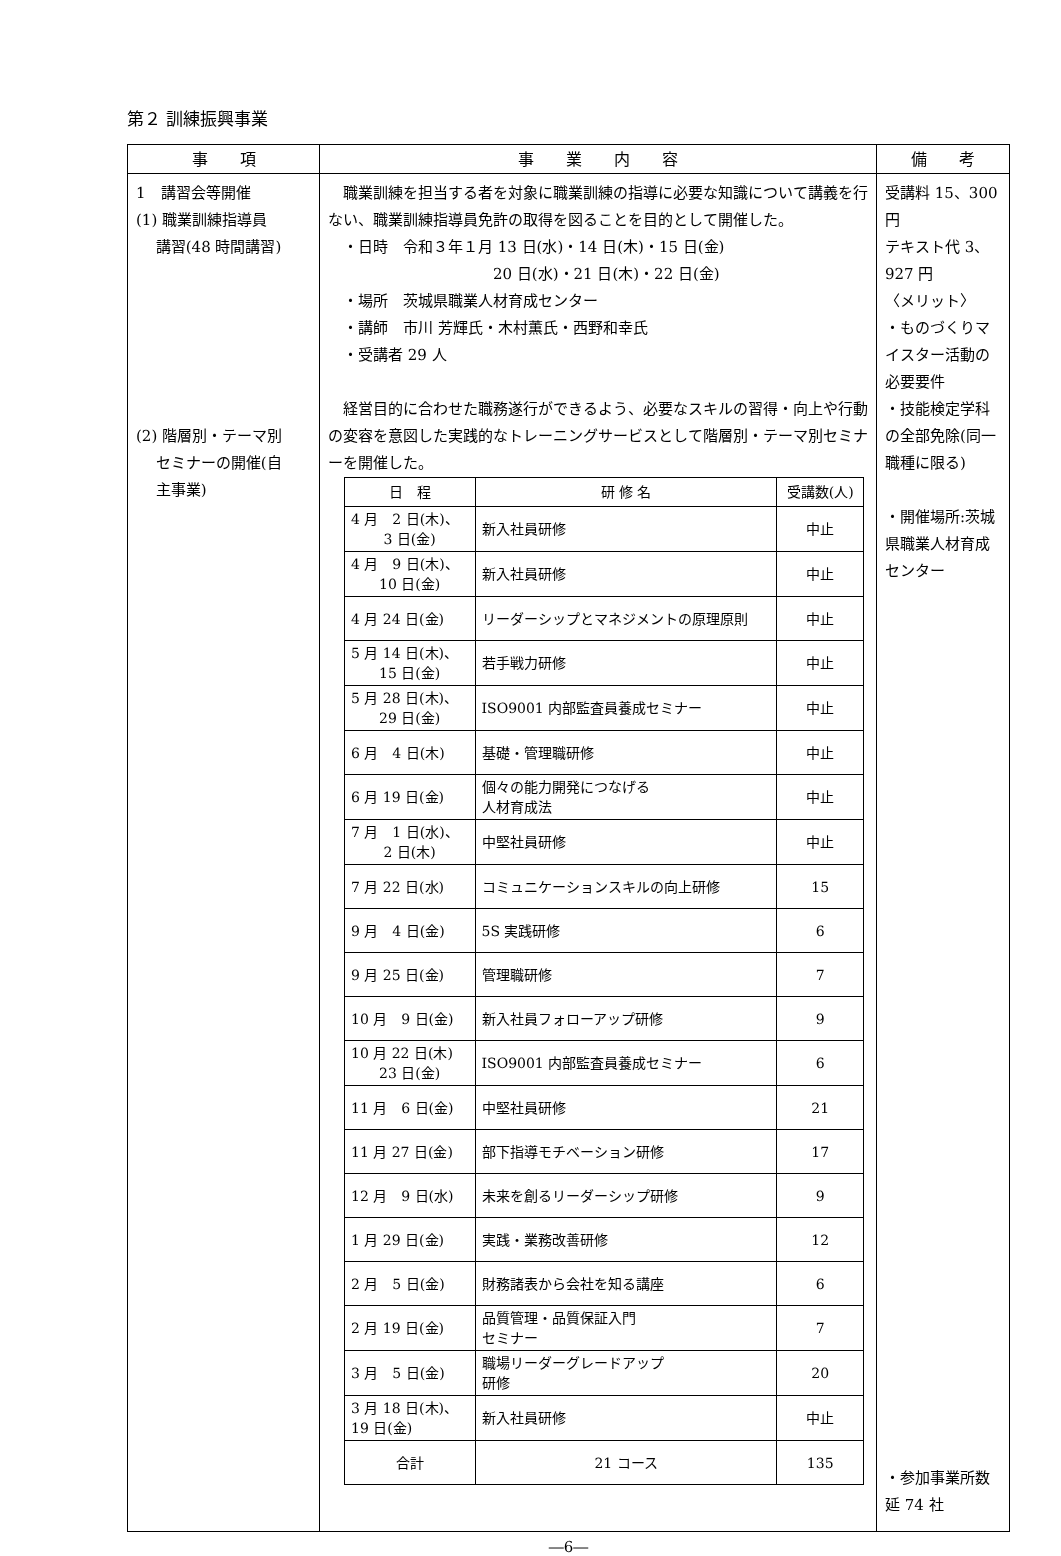第２ 訓練振興事業
| 事 項 | 事 業 内 容 | 備 考 |
| --- | --- | --- |
| 1 講習会等開催 (1) 職業訓練指導員 講習(48 時間講習) (2) 階層別・テーマ別 セミナーの開催(自 主事業) | 職業訓練を担当する者を対象に職業訓練の指導に必要な知識について講義を行ない、職業訓練指導員免許の取得を図ることを目的として開催した。 ・日時 令和３年１月 13 日(水)・14 日(木)・15 日(金) 20 日(水)・21 日(木)・22 日(金) ・場所 茨城県職業人材育成センター ・講師 市川 芳輝氏・木村薫氏・西野和幸氏 ・受講者 29 人 経営目的に合わせた職務遂行ができるよう、必要なスキルの習得・向上や行動の変容を意図した実践的なトレーニングサービスとして階層別・テーマ別セミナーを開催した。 / 日 程 / 研 修 名 / 受講数(人) / / --- / --- / --- / / 4 月 2 日(木)、 3 日(金) / 新入社員研修 / 中止 / / 4 月 9 日(木)、 10 日(金) / 新入社員研修 / 中止 / / 4 月 24 日(金) / リーダーシップとマネジメントの原理原則 / 中止 / / 5 月 14 日(木)、 15 日(金) / 若手戦力研修 / 中止 / / 5 月 28 日(木)、 29 日(金) / ISO9001 内部監査員養成セミナー / 中止 / / 6 月 4 日(木) / 基礎・管理職研修 / 中止 / / 6 月 19 日(金) / 個々の能力開発につなげる 人材育成法 / 中止 / / 7 月 1 日(水)、 2 日(木) / 中堅社員研修 / 中止 / / 7 月 22 日(水) / コミュニケーションスキルの向上研修 / 15 / / 9 月 4 日(金) / 5S 実践研修 / 6 / / 9 月 25 日(金) / 管理職研修 / 7 / / 10 月 9 日(金) / 新入社員フォローアップ研修 / 9 / / 10 月 22 日(木) 23 日(金) / ISO9001 内部監査員養成セミナー / 6 / / 11 月 6 日(金) / 中堅社員研修 / 21 / / 11 月 27 日(金) / 部下指導モチベーション研修 / 17 / / 12 月 9 日(水) / 未来を創るリーダーシップ研修 / 9 / / 1 月 29 日(金) / 実践・業務改善研修 / 12 / / 2 月 5 日(金) / 財務諸表から会社を知る講座 / 6 / / 2 月 19 日(金) / 品質管理・品質保証入門 セミナー / 7 / / 3 月 5 日(金) / 職場リーダーグレードアップ 研修 / 20 / / 3 月 18 日(木)、 19 日(金) / 新入社員研修 / 中止 / / 合計 / 21 コース / 135 / | 受講料 15、300 円 テキスト代 3、927 円 〈メリット〉 ・ものづくりマイスター活動の必要要件 ・技能検定学科の全部免除(同一職種に限る) ・開催場所:茨城県職業人材育成センター ・参加事業所数 延 74 社 |
―6―